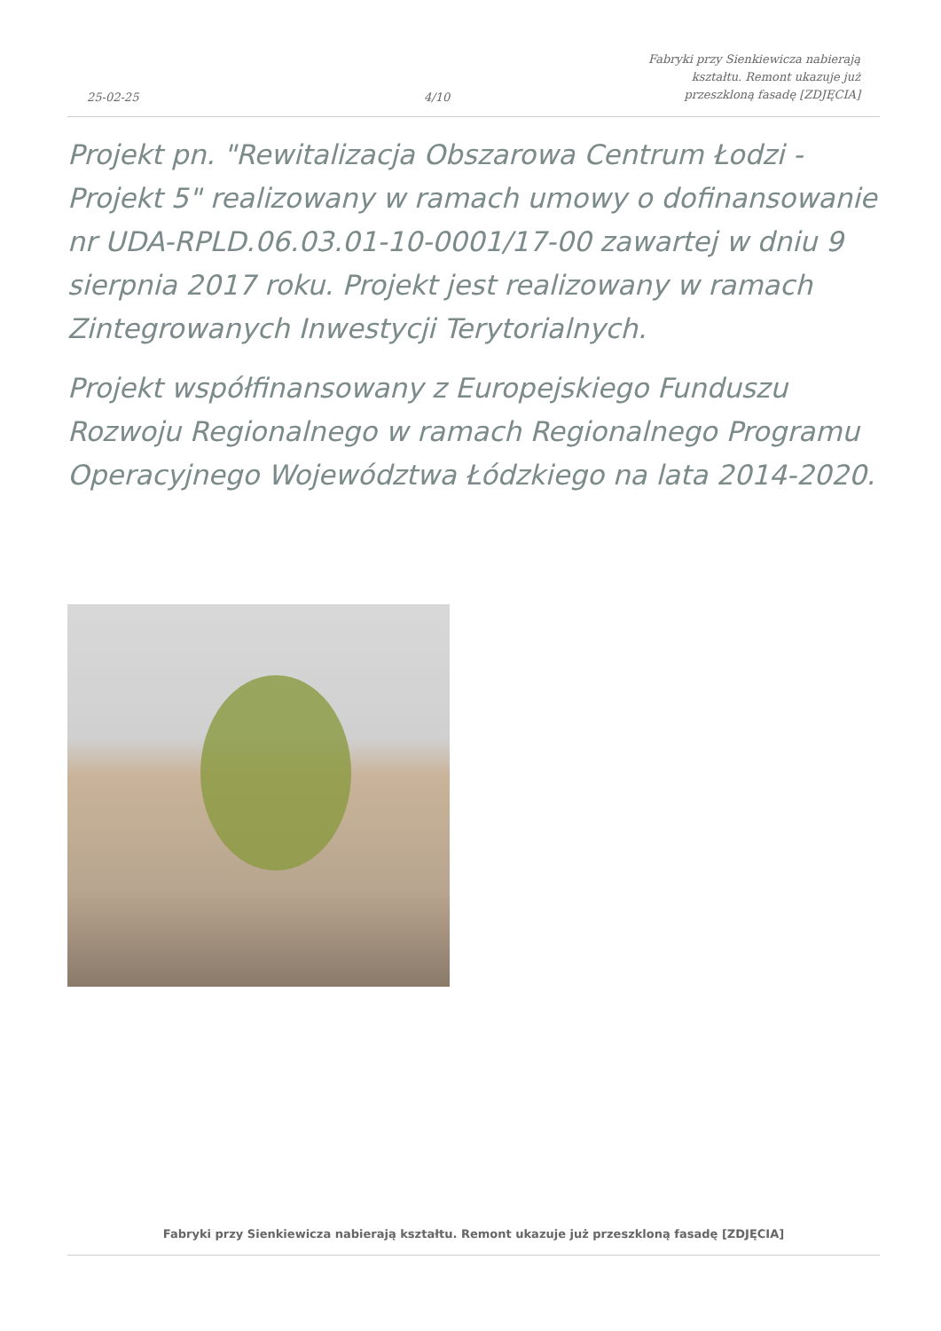25-02-25
4/10
Fabryki przy Sienkiewicza nabierają
kształtu. Remont ukazuje już
przeszkloną fasadę [ZDJĘCIA]
Projekt pn. "Rewitalizacja Obszarowa Centrum Łodzi - Projekt 5" realizowany w ramach umowy o dofinansowanie nr UDA-RPLD.06.03.01-10-0001/17-00 zawartej w dniu 9 sierpnia 2017 roku. Projekt jest realizowany w ramach Zintegrowanych Inwestycji Terytorialnych.
Projekt współfinansowany z Europejskiego Funduszu Rozwoju Regionalnego w ramach Regionalnego Programu Operacyjnego Województwa Łódzkiego na lata 2014-2020.
Fabryki przy Sienkiewicza nabierają kształtu. Remont ukazuje już przeszkloną fasadę [ZDJĘCIA]